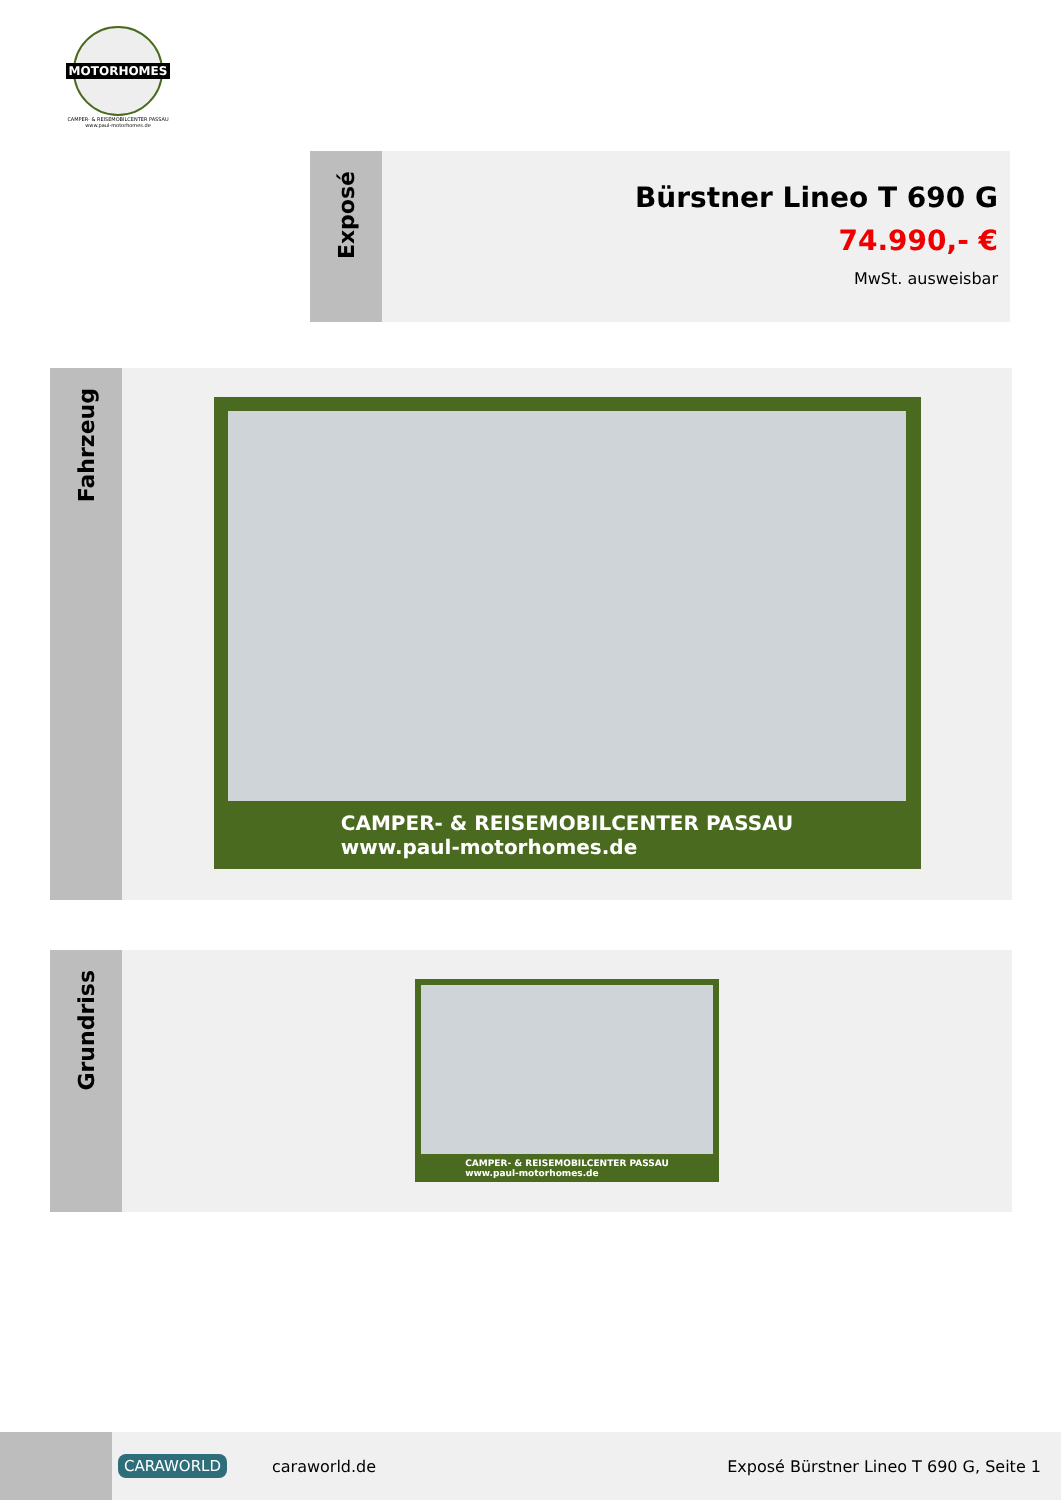MOTORHOMES
CAMPER- & REISEMOBILCENTER PASSAU
www.paul-motorhomes.de
Exposé
Bürstner Lineo T 690 G
74.990,- €
MwSt. ausweisbar
Fahrzeug
CAMPER- & REISEMOBILCENTER PASSAU
www.paul-motorhomes.de
Grundriss
CAMPER- & REISEMOBILCENTER PASSAU
www.paul-motorhomes.de
CARAWORLD
caraworld.de
Exposé Bürstner Lineo T 690 G, Seite 1